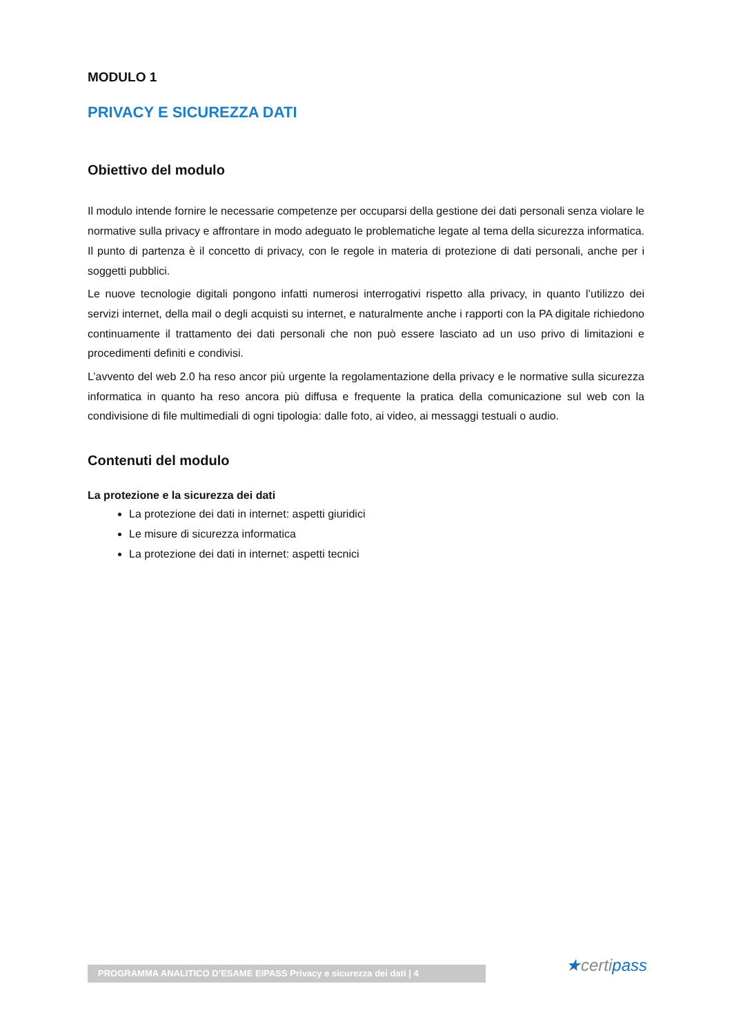MODULO 1
PRIVACY E SICUREZZA DATI
Obiettivo del modulo
Il modulo intende fornire le necessarie competenze per occuparsi della gestione dei dati personali senza violare le normative sulla privacy e affrontare in modo adeguato le problematiche legate al tema della sicurezza informatica. Il punto di partenza è il concetto di privacy, con le regole in materia di protezione di dati personali, anche per i soggetti pubblici.
Le nuove tecnologie digitali pongono infatti numerosi interrogativi rispetto alla privacy, in quanto l’utilizzo dei servizi internet, della mail o degli acquisti su internet, e naturalmente anche i rapporti con la PA digitale richiedono continuamente il trattamento dei dati personali che non può essere lasciato ad un uso privo di limitazioni e procedimenti definiti e condivisi.
L’avvento del web 2.0 ha reso ancor più urgente la regolamentazione della privacy e le normative sulla sicurezza informatica in quanto ha reso ancora più diffusa e frequente la pratica della comunicazione sul web con la condivisione di file multimediali di ogni tipologia: dalle foto, ai video, ai messaggi testuali o audio.
Contenuti del modulo
La protezione e la sicurezza dei dati
La protezione dei dati in internet: aspetti giuridici
Le misure di sicurezza informatica
La protezione dei dati in internet: aspetti tecnici
PROGRAMMA ANALITICO D’ESAME EIPASS Privacy e sicurezza dei dati | 4 ★certipass